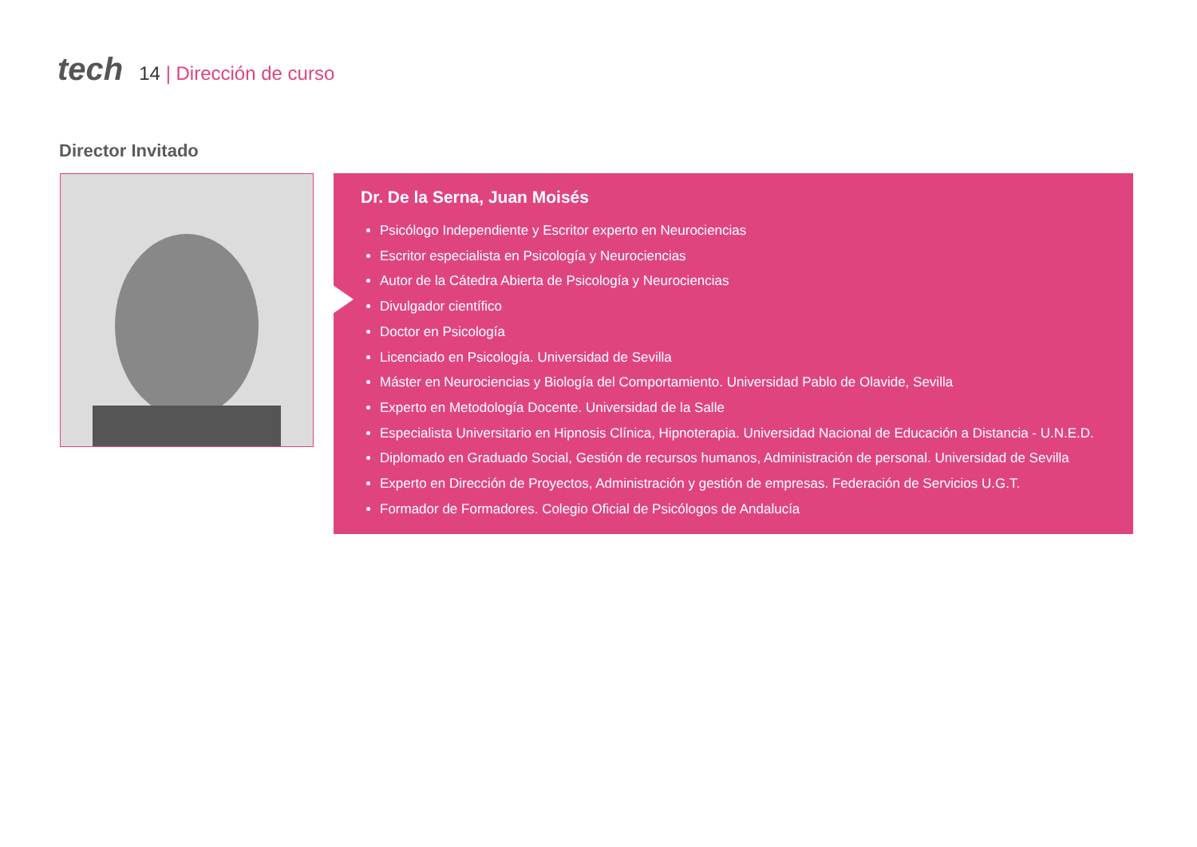tech
14 | Dirección de curso
Director Invitado
Dr. De la Serna, Juan Moisés
Psicólogo Independiente y Escritor experto en Neurociencias
Escritor especialista en Psicología y Neurociencias
Autor de la Cátedra Abierta de Psicología y Neurociencias
Divulgador científico
Doctor en Psicología
Licenciado en Psicología. Universidad de Sevilla
Máster en Neurociencias y Biología del Comportamiento. Universidad Pablo de Olavide, Sevilla
Experto en Metodología Docente. Universidad de la Salle
Especialista Universitario en Hipnosis Clínica, Hipnoterapia. Universidad Nacional de Educación a Distancia - U.N.E.D.
Diplomado en Graduado Social, Gestión de recursos humanos, Administración de personal. Universidad de Sevilla
Experto en Dirección de Proyectos, Administración y gestión de empresas. Federación de Servicios U.G.T.
Formador de Formadores. Colegio Oficial de Psicólogos de Andalucía